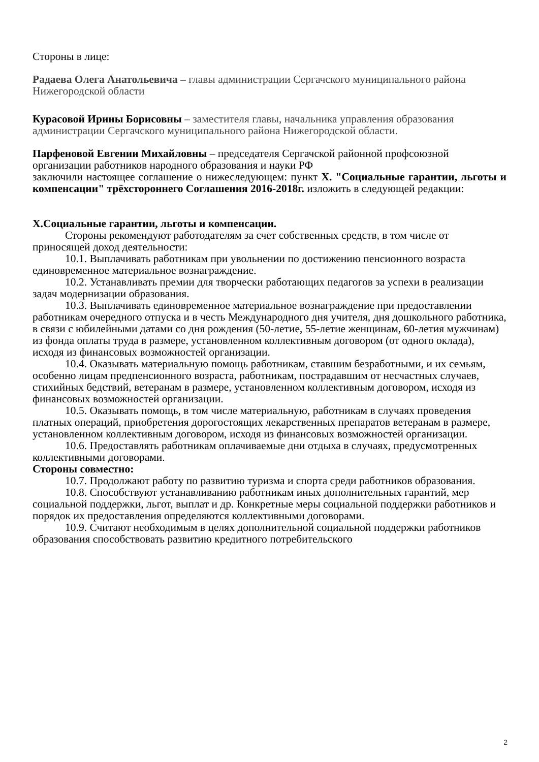Стороны в лице:
Радаева Олега Анатольевича – главы администрации Сергачского муниципального района Нижегородской области
Курасовой Ирины Борисовны – заместителя главы, начальника управления образования администрации Сергачского муниципального района Нижегородской области.
Парфеновой Евгении Михайловны – председателя Сергачской районной профсоюзной организации работников народного образования и науки РФ
заключили настоящее соглашение о нижеследующем: пункт X. "Социальные гарантии, льготы и компенсации" трёхстороннего Соглашения 2016-2018г. изложить в следующей редакции:
X.Социальные гарантии, льготы и компенсации.
Стороны рекомендуют работодателям за счет собственных средств, в том числе от приносящей доход деятельности:
10.1. Выплачивать работникам при увольнении по достижению пенсионного возраста единовременное материальное вознаграждение.
10.2. Устанавливать премии для творчески работающих педагогов за успехи в реализации задач модернизации образования.
10.3. Выплачивать единовременное материальное вознаграждение при предоставлении работникам очередного отпуска и в честь Международного дня учителя, дня дошкольного работника, в связи с юбилейными датами со дня рождения (50-летие, 55-летие женщинам, 60-летия мужчинам) из фонда оплаты труда в размере, установленном коллективным договором (от одного оклада), исходя из финансовых возможностей организации.
10.4. Оказывать материальную помощь работникам, ставшим безработными, и их семьям, особенно лицам предпенсионного возраста, работникам, пострадавшим от несчастных случаев, стихийных бедствий, ветеранам в размере, установленном коллективным договором, исходя из финансовых возможностей организации.
10.5. Оказывать помощь, в том числе материальную, работникам в случаях проведения платных операций, приобретения дорогостоящих лекарственных препаратов ветеранам в размере, установленном коллективным договором, исходя из финансовых возможностей организации.
10.6. Предоставлять работникам оплачиваемые дни отдыха в случаях, предусмотренных коллективными договорами.
Стороны совместно:
10.7. Продолжают работу по развитию туризма и спорта среди работников образования.
10.8. Способствуют устанавливанию работникам иных дополнительных гарантий, мер социальной поддержки, льгот, выплат и др. Конкретные меры социальной поддержки работников и порядок их предоставления определяются коллективными договорами.
10.9. Считают необходимым в целях дополнительной социальной поддержки работников образования способствовать развитию кредитного потребительского
2